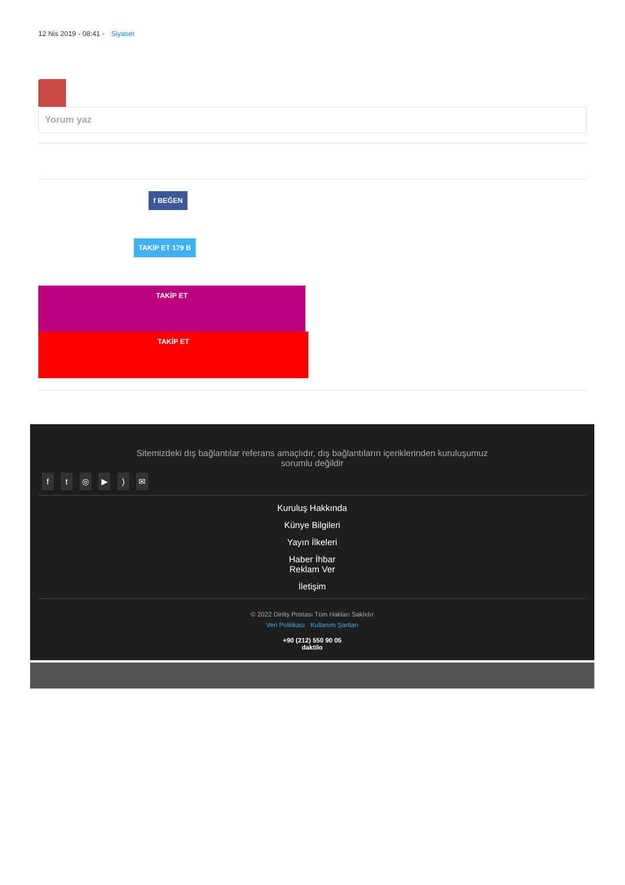12 Nis 2019 - 08:41 - Siyaset
Yorum yaz
f BEĞEN
TAKİP ET 179 B
TAKİP ET
TAKİP ET
Sitemizdeki dış bağlantılar referans amaçlıdır, dış bağlantıların içeriklerinden kuruluşumuz sorumlu değildir
ft ◎ ▶) ✉
Kuruluş Hakkında
Künye Bilgileri
Yayın İlkeleri
Haber İhbar
Reklam Ver
İletişim
© 2022 Diriliş Postası Tüm Hakları Saklıdır
Veri Politikası Kullanım Şartları
+90 (212) 550 90 05
daktilo